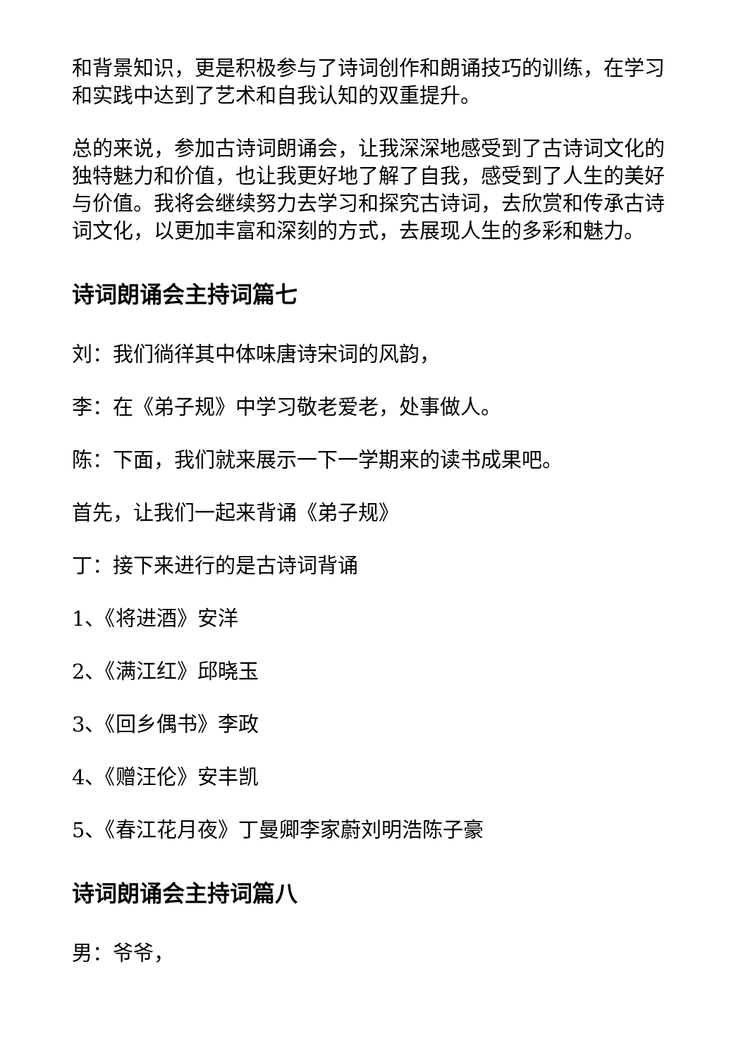和背景知识，更是积极参与了诗词创作和朗诵技巧的训练，在学习和实践中达到了艺术和自我认知的双重提升。
总的来说，参加古诗词朗诵会，让我深深地感受到了古诗词文化的独特魅力和价值，也让我更好地了解了自我，感受到了人生的美好与价值。我将会继续努力去学习和探究古诗词，去欣赏和传承古诗词文化，以更加丰富和深刻的方式，去展现人生的多彩和魅力。
诗词朗诵会主持词篇七
刘：我们徜徉其中体味唐诗宋词的风韵，
李：在《弟子规》中学习敬老爱老，处事做人。
陈：下面，我们就来展示一下一学期来的读书成果吧。
首先，让我们一起来背诵《弟子规》
丁：接下来进行的是古诗词背诵
1、《将进酒》安洋
2、《满江红》邱晓玉
3、《回乡偶书》李政
4、《赠汪伦》安丰凯
5、《春江花月夜》丁曼卿李家蔚刘明浩陈子豪
诗词朗诵会主持词篇八
男：爷爷，